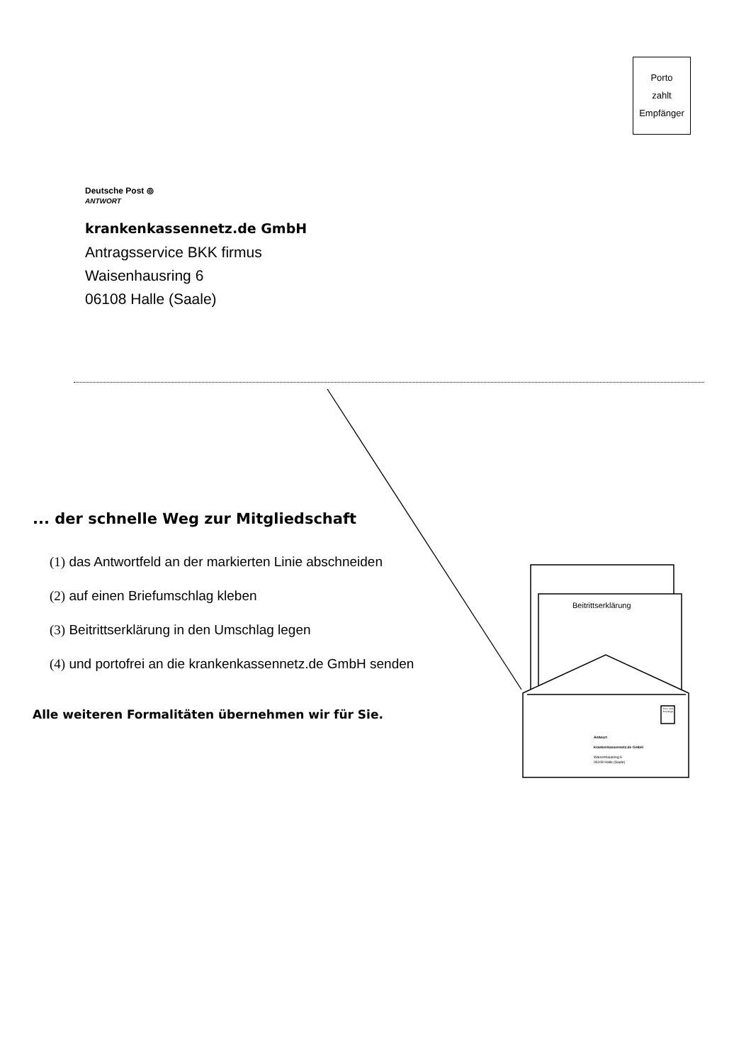Porto
zahlt
Empfänger
Deutsche Post ⦾
ANTWORT
krankenkassennetz.de GmbH
Antragsservice BKK firmus
Waisenhausring 6
06108 Halle (Saale)
... der schnelle Weg zur Mitgliedschaft
(1) das Antwortfeld an der markierten Linie abschneiden
(2) auf einen Briefumschlag kleben
(3) Beitrittserklärung in den Umschlag legen
(4) und portofrei an die krankenkassennetz.de GmbH senden
Alle weiteren Formalitäten übernehmen wir für Sie.
Beitrittserklärung
Porto zahlt Empfänger
Antwort
krankenkassennetz.de GmbH
Waisenhausring 6
06108 Halle (Saale)